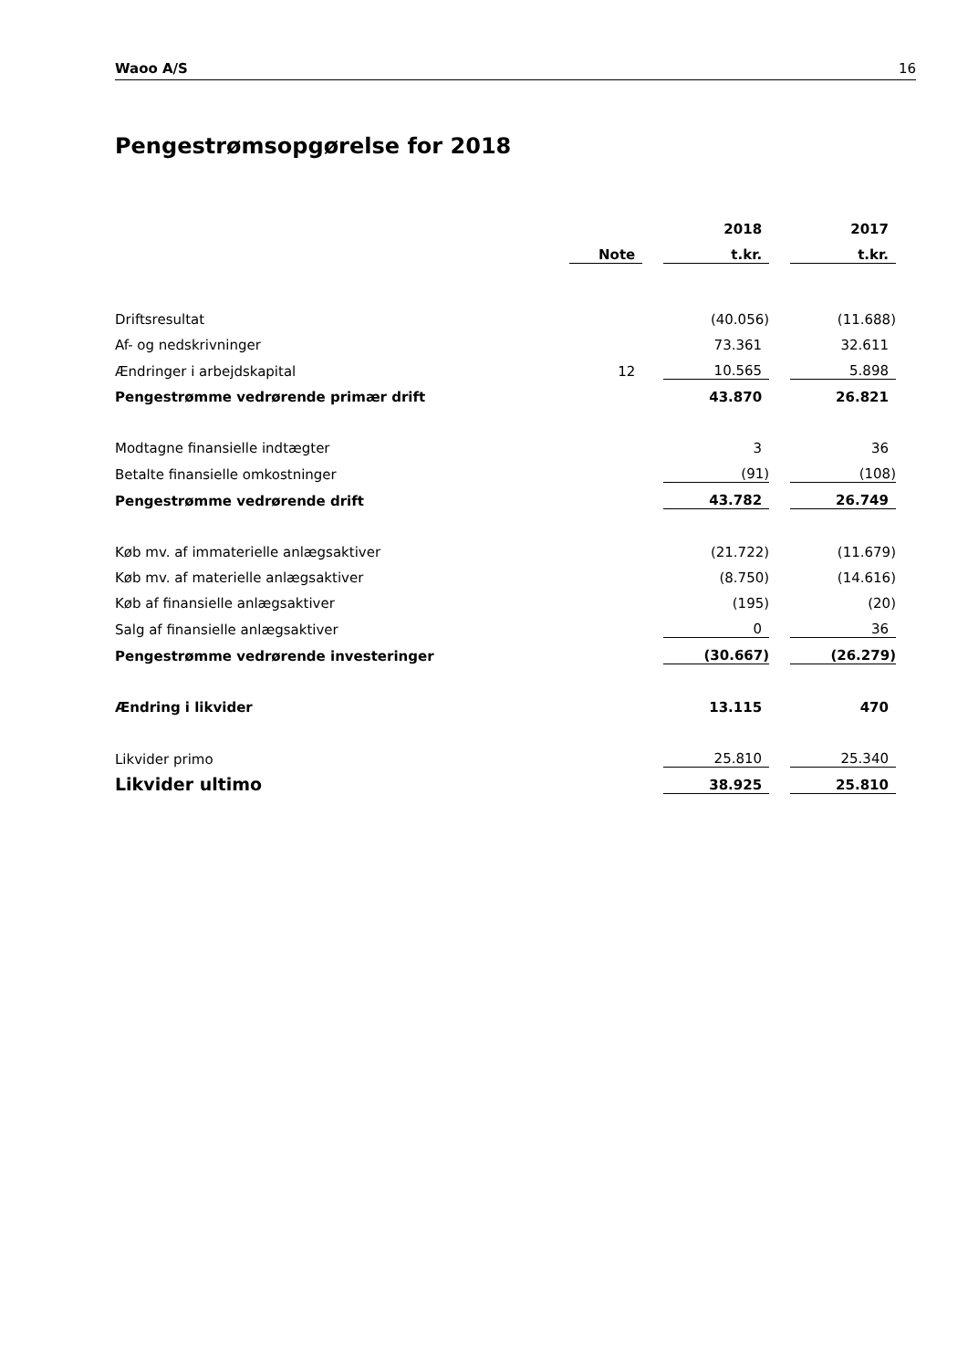Waoo A/S 16
Pengestrømsopgørelse for 2018
| | | | 2018 | | 2017 |
| --- | --- | --- | --- | --- | --- |
| | Note | | t.kr. | | t.kr. |
| Driftsresultat | | | (40.056) | | (11.688) |
| Af- og nedskrivninger | | | 73.361 | | 32.611 |
| Ændringer i arbejdskapital | 12 | | 10.565 | | 5.898 |
| Pengestrømme vedrørende primær drift | | | 43.870 | | 26.821 |
| Modtagne finansielle indtægter | | | 3 | | 36 |
| Betalte finansielle omkostninger | | | (91) | | (108) |
| Pengestrømme vedrørende drift | | | 43.782 | | 26.749 |
| Køb mv. af immaterielle anlægsaktiver | | | (21.722) | | (11.679) |
| Køb mv. af materielle anlægsaktiver | | | (8.750) | | (14.616) |
| Køb af finansielle anlægsaktiver | | | (195) | | (20) |
| Salg af finansielle anlægsaktiver | | | 0 | | 36 |
| Pengestrømme vedrørende investeringer | | | (30.667) | | (26.279) |
| Ændring i likvider | | | 13.115 | | 470 |
| Likvider primo | | | 25.810 | | 25.340 |
| Likvider ultimo | | | 38.925 | | 25.810 |